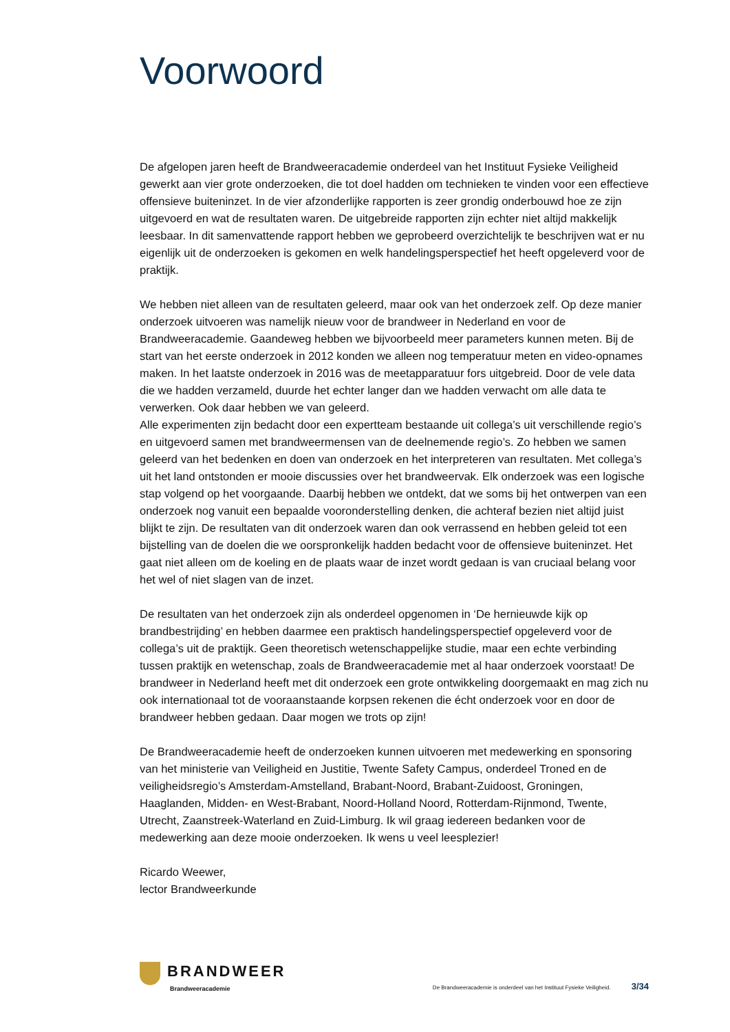Voorwoord
De afgelopen jaren heeft de Brandweeracademie onderdeel van het Instituut Fysieke Veiligheid gewerkt aan vier grote onderzoeken, die tot doel hadden om technieken te vinden voor een effectieve offensieve buiteninzet. In de vier afzonderlijke rapporten is zeer grondig onderbouwd hoe ze zijn uitgevoerd en wat de resultaten waren. De uitgebreide rapporten zijn echter niet altijd makkelijk leesbaar. In dit samenvattende rapport hebben we geprobeerd overzichtelijk te beschrijven wat er nu eigenlijk uit de onderzoeken is gekomen en welk handelingsperspectief het heeft opgeleverd voor de praktijk.
We hebben niet alleen van de resultaten geleerd, maar ook van het onderzoek zelf. Op deze manier onderzoek uitvoeren was namelijk nieuw voor de brandweer in Nederland en voor de Brandweeracademie. Gaandeweg hebben we bijvoorbeeld meer parameters kunnen meten. Bij de start van het eerste onderzoek in 2012 konden we alleen nog temperatuur meten en video-opnames maken. In het laatste onderzoek in 2016 was de meetapparatuur fors uitgebreid. Door de vele data die we hadden verzameld, duurde het echter langer dan we hadden verwacht om alle data te verwerken. Ook daar hebben we van geleerd.
Alle experimenten zijn bedacht door een expertteam bestaande uit collega’s uit verschillende regio’s en uitgevoerd samen met brandweermensen van de deelnemende regio’s. Zo hebben we samen geleerd van het bedenken en doen van onderzoek en het interpreteren van resultaten. Met collega’s uit het land ontstonden er mooie discussies over het brandweervak. Elk onderzoek was een logische stap volgend op het voorgaande. Daarbij hebben we ontdekt, dat we soms bij het ontwerpen van een onderzoek nog vanuit een bepaalde vooronderstelling denken, die achteraf bezien niet altijd juist blijkt te zijn. De resultaten van dit onderzoek waren dan ook verrassend en hebben geleid tot een bijstelling van de doelen die we oorspronkelijk hadden bedacht voor de offensieve buiteninzet. Het gaat niet alleen om de koeling en de plaats waar de inzet wordt gedaan is van cruciaal belang voor het wel of niet slagen van de inzet.
De resultaten van het onderzoek zijn als onderdeel opgenomen in ‘De hernieuwde kijk op brandbestrijding’ en hebben daarmee een praktisch handelingsperspectief opgeleverd voor de collega’s uit de praktijk. Geen theoretisch wetenschappelijke studie, maar een echte verbinding tussen praktijk en wetenschap, zoals de Brandweeracademie met al haar onderzoek voorstaat! De brandweer in Nederland heeft met dit onderzoek een grote ontwikkeling doorgemaakt en mag zich nu ook internationaal tot de vooraanstaande korpsen rekenen die écht onderzoek voor en door de brandweer hebben gedaan. Daar mogen we trots op zijn!
De Brandweeracademie heeft de onderzoeken kunnen uitvoeren met medewerking en sponsoring van het ministerie van Veiligheid en Justitie, Twente Safety Campus, onderdeel Troned en de veiligheidsregio’s Amsterdam-Amstelland, Brabant-Noord, Brabant-Zuidoost, Groningen, Haaglanden, Midden- en West-Brabant, Noord-Holland Noord, Rotterdam-Rijnmond, Twente, Utrecht, Zaanstreek-Waterland en Zuid-Limburg. Ik wil graag iedereen bedanken voor de medewerking aan deze mooie onderzoeken. Ik wens u veel leesplezier!
Ricardo Weewer,
lector Brandweerkunde
BRANDWEER
Brandweeracademie
De Brandweeracademie is onderdeel van het Instituut Fysieke Veiligheid. 3/34